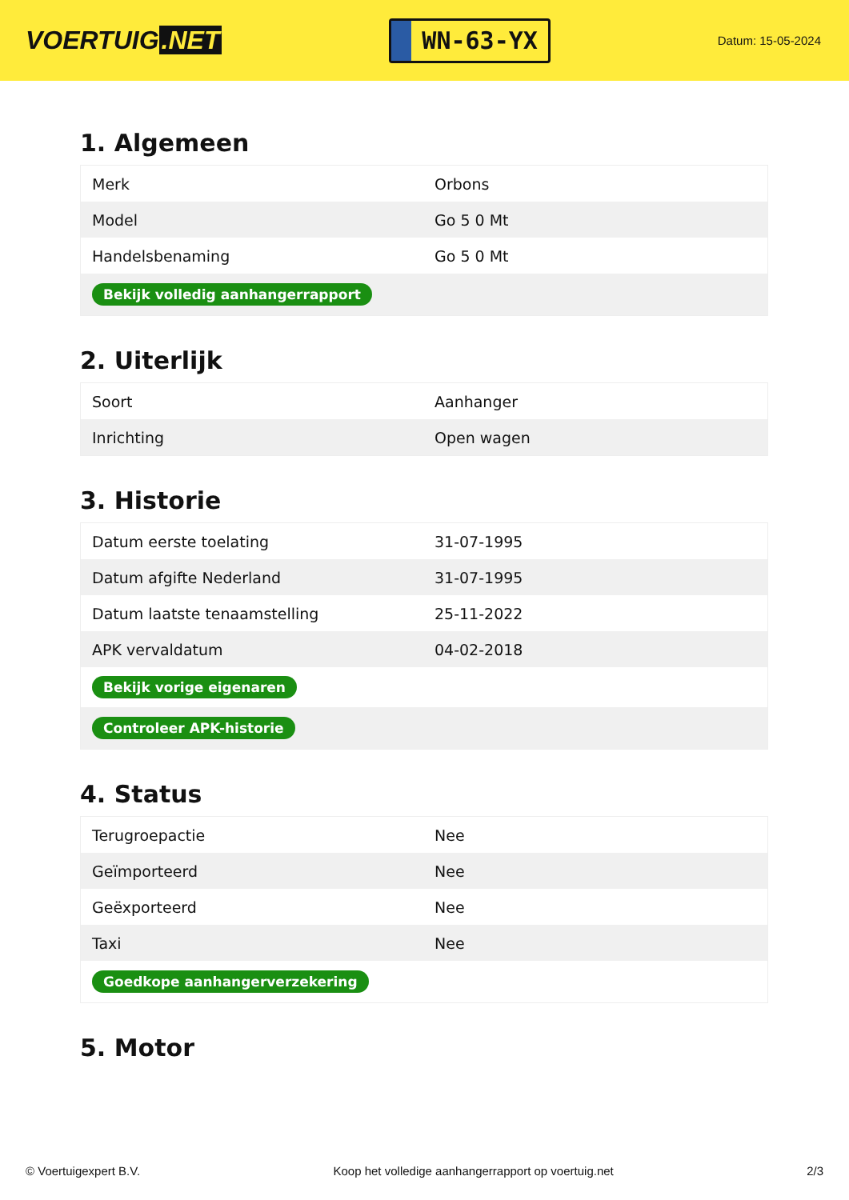VOERTUIG.NET
WN-63-YX
Datum: 15-05-2024
1. Algemeen
| Merk | Orbons |
| Model | Go 5 0 Mt |
| Handelsbenaming | Go 5 0 Mt |
| Bekijk volledig aanhangerrapport | |
2. Uiterlijk
| Soort | Aanhanger |
| Inrichting | Open wagen |
3. Historie
| Datum eerste toelating | 31-07-1995 |
| Datum afgifte Nederland | 31-07-1995 |
| Datum laatste tenaamstelling | 25-11-2022 |
| APK vervaldatum | 04-02-2018 |
| Bekijk vorige eigenaren | |
| Controleer APK-historie | |
4. Status
| Terugroepactie | Nee |
| Geïmporteerd | Nee |
| Geëxporteerd | Nee |
| Taxi | Nee |
| Goedkope aanhangerverzekering | |
5. Motor
© Voertuigexpert B.V. Koop het volledige aanhangerrapport op voertuig.net 2/3